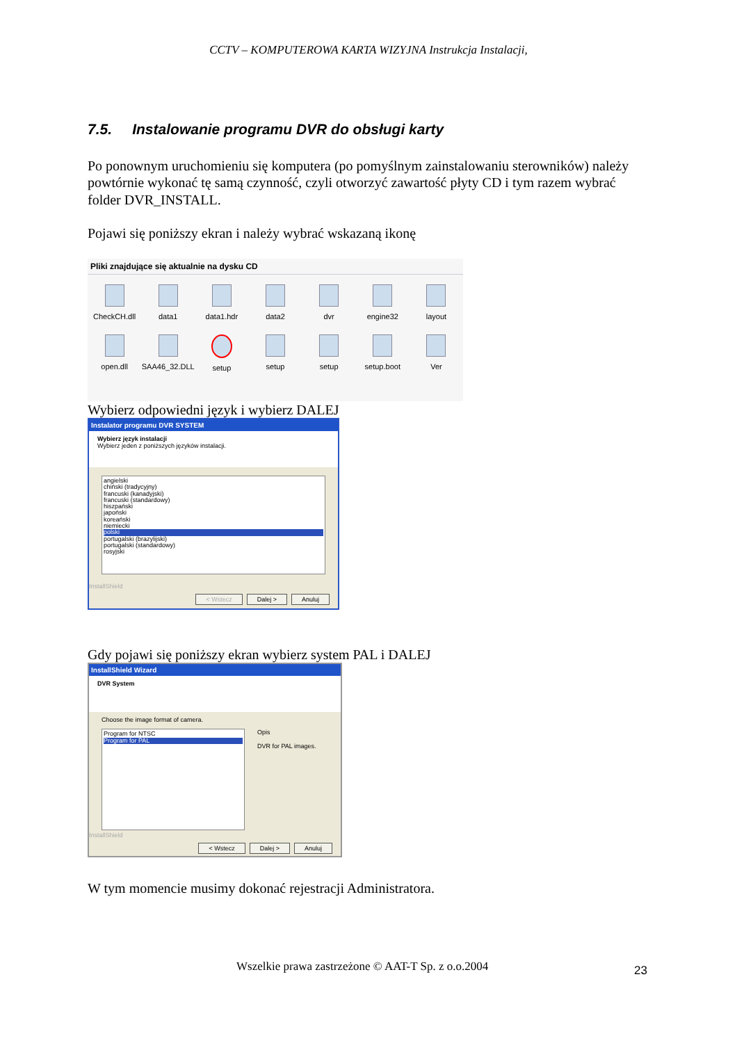CCTV – KOMPUTEROWA KARTA WIZYJNA Instrukcja Instalacji,
7.5. Instalowanie programu DVR do obsługi karty
Po ponownym uruchomieniu się komputera (po pomyślnym zainstalowaniu sterowników) należy powtórnie wykonać tę samą czynność, czyli otworzyć zawartość płyty CD i tym razem wybrać folder DVR_INSTALL.
Pojawi się poniższy ekran i należy wybrać wskazaną ikonę
Pliki znajdujące się aktualnie na dysku CD
CheckCH.dll
data1
data1.hdr
data2
dvr
engine32
layout
open.dll
SAA46_32.DLL
setup
setup
setup
setup.boot
Ver
Wybierz odpowiedni język i wybierz DALEJ
Instalator programu DVR SYSTEM
Wybierz język instalacji
Wybierz jeden z poniższych języków instalacji.
angielski
chiński (tradycyjny)
francuski (kanadyjski)
francuski (standardowy)
hiszpański
japoński
koreański
niemiecki
polski
portugalski (brazylijski)
portugalski (standardowy)
rosyjski
InstallShield
< Wstecz Dalej > Anuluj
Gdy pojawi się poniższy ekran wybierz system PAL i DALEJ
InstallShield Wizard
DVR System
Choose the image format of camera.
Program for NTSC
Program for PAL
Opis
DVR for PAL images.
InstallShield
< Wstecz Dalej > Anuluj
W tym momencie musimy dokonać rejestracji Administratora.
Wszelkie prawa zastrzeżone © AAT-T Sp. z o.o.2004
23